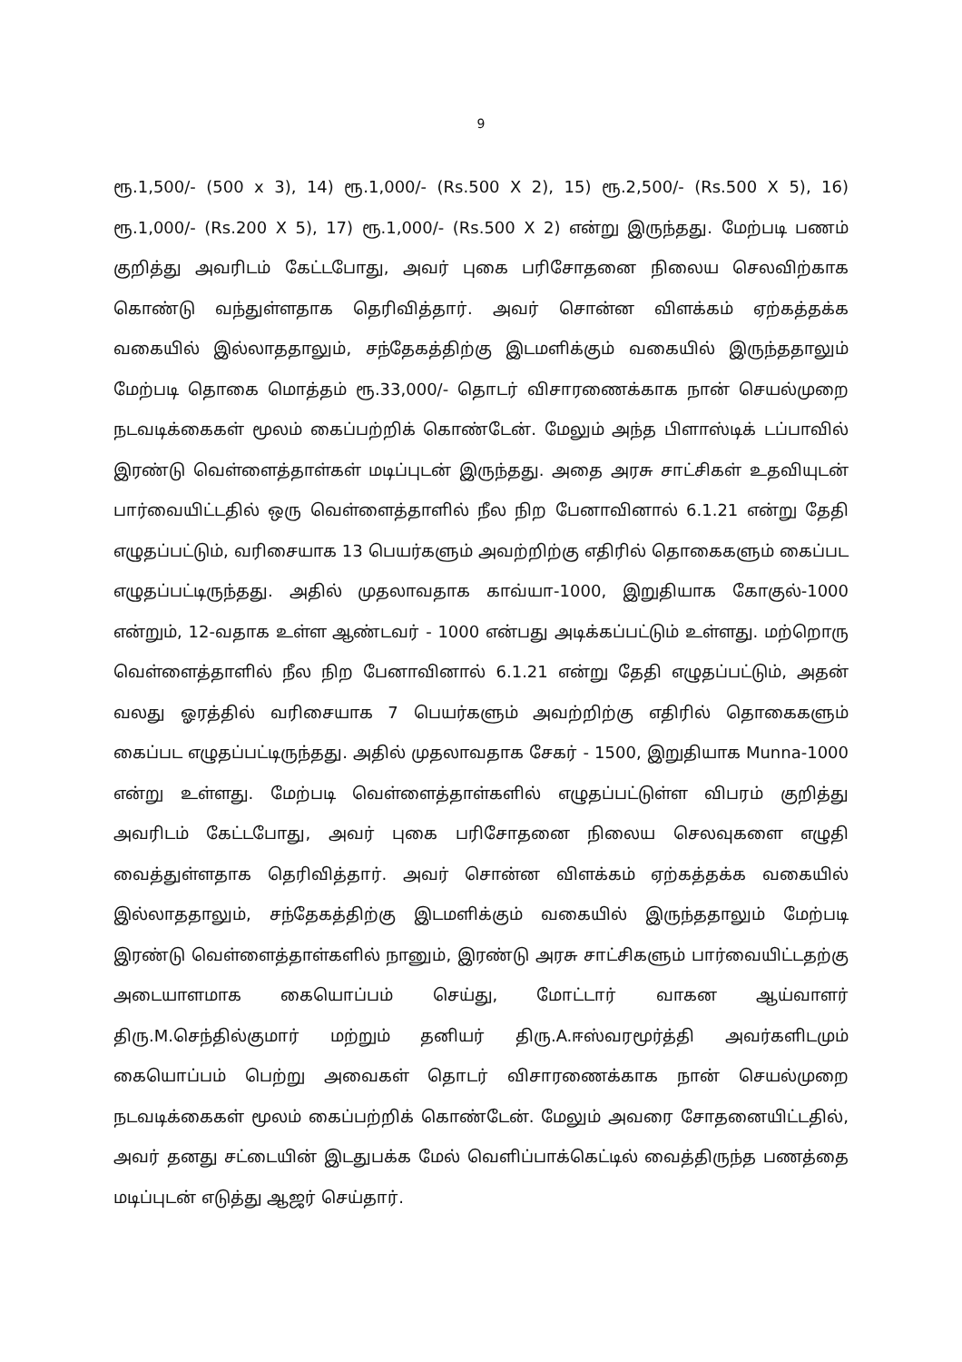9
ரூ.1,500/- (500 x 3), 14) ரூ.1,000/- (Rs.500 X 2), 15) ரூ.2,500/- (Rs.500 X 5), 16) ரூ.1,000/- (Rs.200 X 5), 17) ரூ.1,000/- (Rs.500 X 2) என்று இருந்தது. மேற்படி பணம் குறித்து அவரிடம் கேட்டபோது, அவர் புகை பரிசோதனை நிலைய செலவிற்காக கொண்டு வந்துள்ளதாக தெரிவித்தார். அவர் சொன்ன விளக்கம் ஏற்கத்தக்க வகையில் இல்லாததாலும், சந்தேகத்திற்கு இடமளிக்கும் வகையில் இருந்ததாலும் மேற்படி தொகை மொத்தம் ரூ.33,000/- தொடர் விசாரணைக்காக நான் செயல்முறை நடவடிக்கைகள் மூலம் கைப்பற்றிக் கொண்டேன். மேலும் அந்த பிளாஸ்டிக் டப்பாவில் இரண்டு வெள்ளைத்தாள்கள் மடிப்புடன் இருந்தது. அதை அரசு சாட்சிகள் உதவியுடன் பார்வையிட்டதில் ஒரு வெள்ளைத்தாளில் நீல நிற பேனாவினால் 6.1.21 என்று தேதி எழுதப்பட்டும், வரிசையாக 13 பெயர்களும் அவற்றிற்கு எதிரில் தொகைகளும் கைப்பட எழுதப்பட்டிருந்தது. அதில் முதலாவதாக காவ்யா-1000, இறுதியாக கோகுல்-1000 என்றும், 12-வதாக உள்ள ஆண்டவர் - 1000 என்பது அடிக்கப்பட்டும் உள்ளது. மற்றொரு வெள்ளைத்தாளில் நீல நிற பேனாவினால் 6.1.21 என்று தேதி எழுதப்பட்டும், அதன் வலது ஓரத்தில் வரிசையாக 7 பெயர்களும் அவற்றிற்கு எதிரில் தொகைகளும் கைப்பட எழுதப்பட்டிருந்தது. அதில் முதலாவதாக சேகர் - 1500, இறுதியாக Munna-1000 என்று உள்ளது. மேற்படி வெள்ளைத்தாள்களில் எழுதப்பட்டுள்ள விபரம் குறித்து அவரிடம் கேட்டபோது, அவர் புகை பரிசோதனை நிலைய செலவுகளை எழுதி வைத்துள்ளதாக தெரிவித்தார். அவர் சொன்ன விளக்கம் ஏற்கத்தக்க வகையில் இல்லாததாலும், சந்தேகத்திற்கு இடமளிக்கும் வகையில் இருந்ததாலும் மேற்படி இரண்டு வெள்ளைத்தாள்களில் நானும், இரண்டு அரசு சாட்சிகளும் பார்வையிட்டதற்கு அடையாளமாக கையொப்பம் செய்து, மோட்டார் வாகன ஆய்வாளர் திரு.M.செந்தில்குமார் மற்றும் தனியர் திரு.A.ஈஸ்வரமூர்த்தி அவர்களிடமும் கையொப்பம் பெற்று அவைகள் தொடர் விசாரணைக்காக நான் செயல்முறை நடவடிக்கைகள் மூலம் கைப்பற்றிக் கொண்டேன். மேலும் அவரை சோதனையிட்டதில், அவர் தனது சட்டையின் இடதுபக்க மேல் வெளிப்பாக்கெட்டில் வைத்திருந்த பணத்தை மடிப்புடன் எடுத்து ஆஜர் செய்தார்.